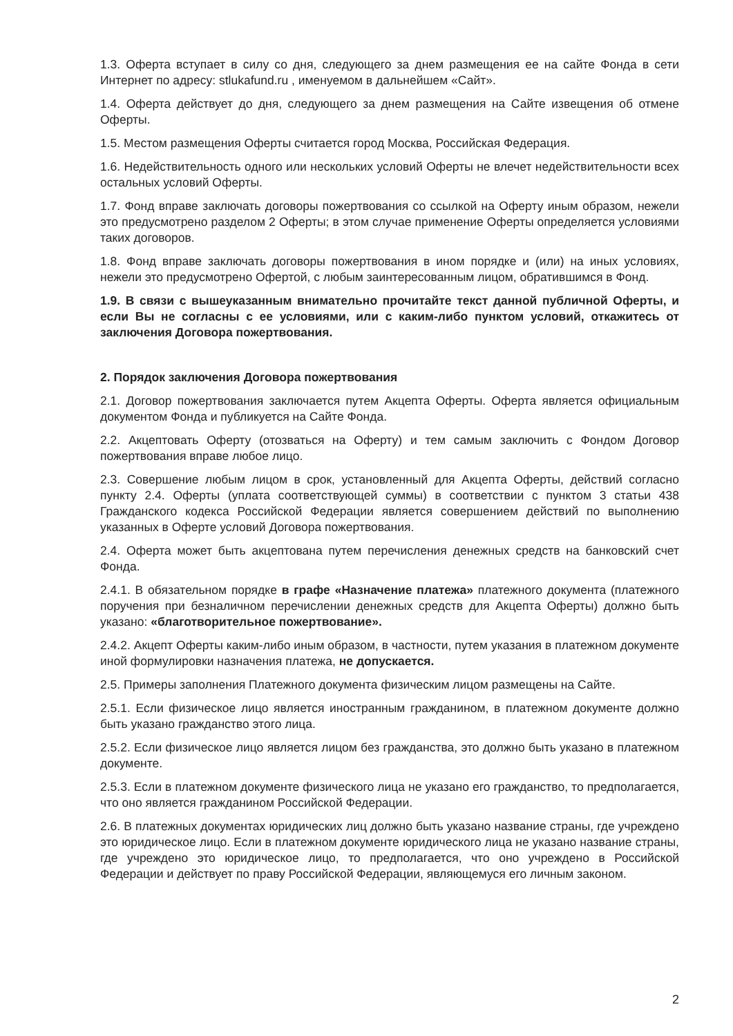1.3. Оферта вступает в силу со дня, следующего за днем размещения ее на сайте Фонда в сети Интернет по адресу: stlukafund.ru , именуемом в дальнейшем «Сайт».
1.4. Оферта действует до дня, следующего за днем размещения на Сайте извещения об отмене Оферты.
1.5. Местом размещения Оферты считается город Москва, Российская Федерация.
1.6. Недействительность одного или нескольких условий Оферты не влечет недействительности всех остальных условий Оферты.
1.7. Фонд вправе заключать договоры пожертвования со ссылкой на Оферту иным образом, нежели это предусмотрено разделом 2 Оферты; в этом случае применение Оферты определяется условиями таких договоров.
1.8. Фонд вправе заключать договоры пожертвования в ином порядке и (или) на иных условиях, нежели это предусмотрено Офертой, с любым заинтересованным лицом, обратившимся в Фонд.
1.9. В связи с вышеуказанным внимательно прочитайте текст данной публичной Оферты, и если Вы не согласны с ее условиями, или с каким-либо пунктом условий, откажитесь от заключения Договора пожертвования.
2. Порядок заключения Договора пожертвования
2.1. Договор пожертвования заключается путем Акцепта Оферты. Оферта является официальным документом Фонда и публикуется на Сайте Фонда.
2.2. Акцептовать Оферту (отозваться на Оферту) и тем самым заключить с Фондом Договор пожертвования вправе любое лицо.
2.3. Совершение любым лицом в срок, установленный для Акцепта Оферты, действий согласно пункту 2.4. Оферты (уплата соответствующей суммы) в соответствии с пунктом 3 статьи 438 Гражданского кодекса Российской Федерации является совершением действий по выполнению указанных в Оферте условий Договора пожертвования.
2.4. Оферта может быть акцептована путем перечисления денежных средств на банковский счет Фонда.
2.4.1. В обязательном порядке в графе «Назначение платежа» платежного документа (платежного поручения при безналичном перечислении денежных средств для Акцепта Оферты) должно быть указано: «благотворительное пожертвование».
2.4.2. Акцепт Оферты каким-либо иным образом, в частности, путем указания в платежном документе иной формулировки назначения платежа, не допускается.
2.5. Примеры заполнения Платежного документа физическим лицом размещены на Сайте.
2.5.1. Если физическое лицо является иностранным гражданином, в платежном документе должно быть указано гражданство этого лица.
2.5.2. Если физическое лицо является лицом без гражданства, это должно быть указано в платежном документе.
2.5.3. Если в платежном документе физического лица не указано его гражданство, то предполагается, что оно является гражданином Российской Федерации.
2.6. В платежных документах юридических лиц должно быть указано название страны, где учреждено это юридическое лицо. Если в платежном документе юридического лица не указано название страны, где учреждено это юридическое лицо, то предполагается, что оно учреждено в Российской Федерации и действует по праву Российской Федерации, являющемуся его личным законом.
2